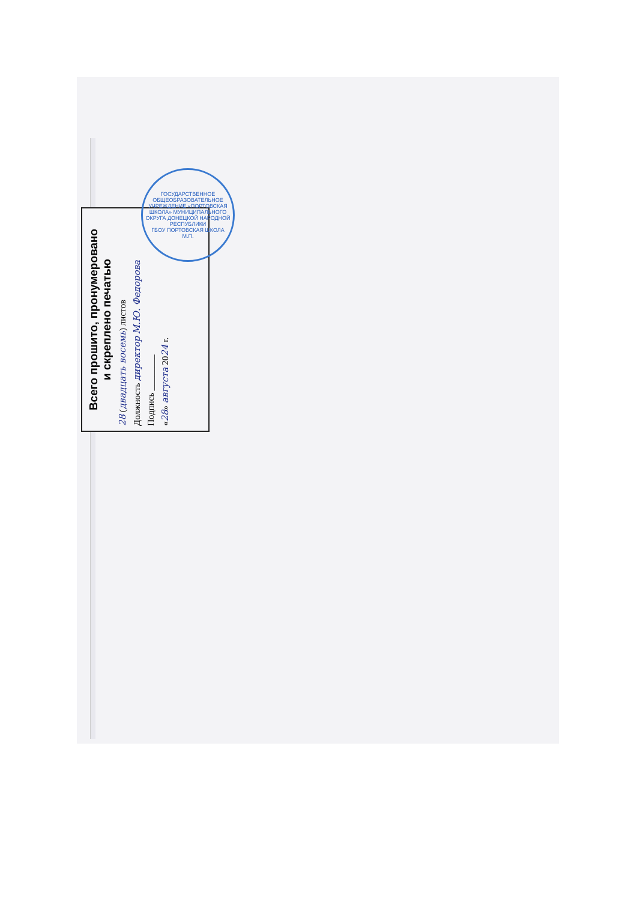Всего прошито, пронумеровано
и скреплено печатью
28 (двадцать восемь) листов
Должность директор М.Ю. Федорова
Подпись ________
«28» августа 2024 г.
ГОСУДАРСТВЕННОЕ ОБЩЕОБРАЗОВАТЕЛЬНОЕ УЧРЕЖДЕНИЕ «ПОРТОВСКАЯ ШКОЛА» МУНИЦИПАЛЬНОГО ОКРУГА ДОНЕЦКОЙ НАРОДНОЙ РЕСПУБЛИКИ
ГБОУ ПОРТОВСКАЯ ШКОЛА
М.П.